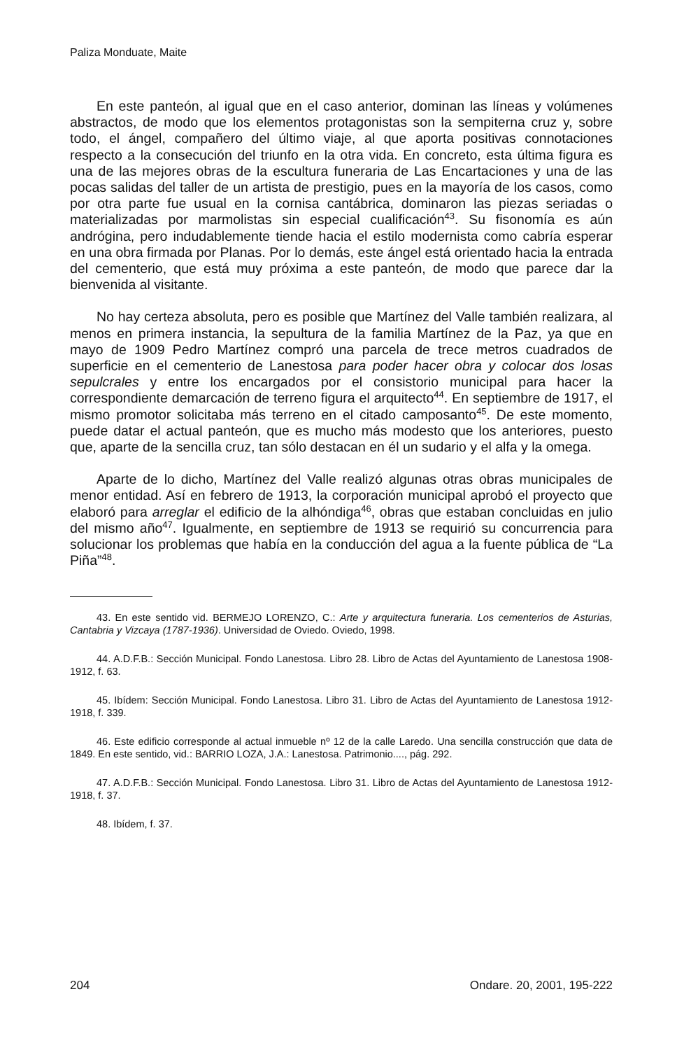Paliza Monduate, Maite
En este panteón, al igual que en el caso anterior, dominan las líneas y volúmenes abstractos, de modo que los elementos protagonistas son la sempiterna cruz y, sobre todo, el ángel, compañero del último viaje, al que aporta positivas connotaciones respecto a la consecución del triunfo en la otra vida. En concreto, esta última figura es una de las mejores obras de la escultura funeraria de Las Encartaciones y una de las pocas salidas del taller de un artista de prestigio, pues en la mayoría de los casos, como por otra parte fue usual en la cornisa cantábrica, dominaron las piezas seriadas o materializadas por marmolistas sin especial cualificación<sup>43</sup>. Su fisonomía es aún andrógina, pero indudablemente tiende hacia el estilo modernista como cabría esperar en una obra firmada por Planas. Por lo demás, este ángel está orientado hacia la entrada del cementerio, que está muy próxima a este panteón, de modo que parece dar la bienvenida al visitante.
No hay certeza absoluta, pero es posible que Martínez del Valle también realizara, al menos en primera instancia, la sepultura de la familia Martínez de la Paz, ya que en mayo de 1909 Pedro Martínez compró una parcela de trece metros cuadrados de superficie en el cementerio de Lanestosa para poder hacer obra y colocar dos losas sepulcrales y entre los encargados por el consistorio municipal para hacer la correspondiente demarcación de terreno figura el arquitecto<sup>44</sup>. En septiembre de 1917, el mismo promotor solicitaba más terreno en el citado camposanto<sup>45</sup>. De este momento, puede datar el actual panteón, que es mucho más modesto que los anteriores, puesto que, aparte de la sencilla cruz, tan sólo destacan en él un sudario y el alfa y la omega.
Aparte de lo dicho, Martínez del Valle realizó algunas otras obras municipales de menor entidad. Así en febrero de 1913, la corporación municipal aprobó el proyecto que elaboró para arreglar el edificio de la alhóndiga<sup>46</sup>, obras que estaban concluidas en julio del mismo año<sup>47</sup>. Igualmente, en septiembre de 1913 se requirió su concurrencia para solucionar los problemas que había en la conducción del agua a la fuente pública de “La Piña”<sup>48</sup>.
43. En este sentido vid. BERMEJO LORENZO, C.: Arte y arquitectura funeraria. Los cementerios de Asturias, Cantabria y Vizcaya (1787-1936). Universidad de Oviedo. Oviedo, 1998.
44. A.D.F.B.: Sección Municipal. Fondo Lanestosa. Libro 28. Libro de Actas del Ayuntamiento de Lanestosa 1908-1912, f. 63.
45. Ibídem: Sección Municipal. Fondo Lanestosa. Libro 31. Libro de Actas del Ayuntamiento de Lanestosa 1912-1918, f. 339.
46. Este edificio corresponde al actual inmueble nº 12 de la calle Laredo. Una sencilla construcción que data de 1849. En este sentido, vid.: BARRIO LOZA, J.A.: Lanestosa. Patrimonio...., pág. 292.
47. A.D.F.B.: Sección Municipal. Fondo Lanestosa. Libro 31. Libro de Actas del Ayuntamiento de Lanestosa 1912-1918, f. 37.
48. Ibídem, f. 37.
204 Ondare. 20, 2001, 195-222